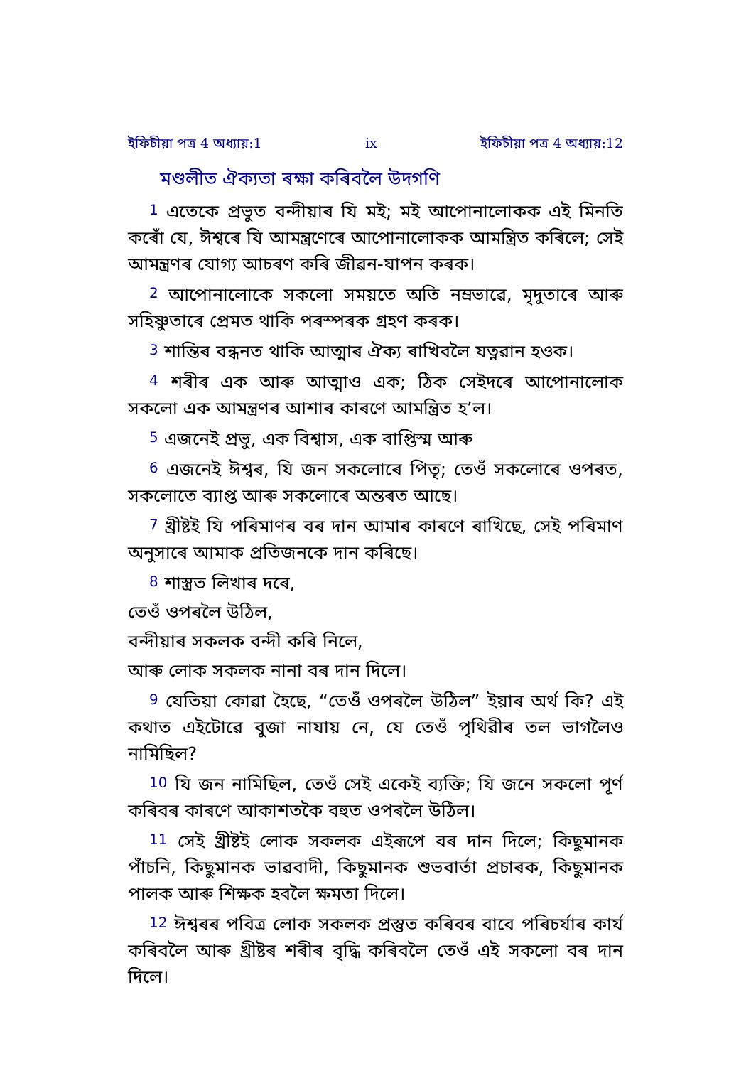ইফিচীয়া পত্ৰ 4 অধ্যায়:1 ix ইফিচীয়া পত্ৰ 4 অধ্যায়:12
মণ্ডলীত ঐক্যতা ৰক্ষা কৰিবলৈ উদগণি
<sup>1</sup> এতেকে প্ৰভুত বন্দীয়াৰ যি মই; মই আপোনালোকক এই মিনতি কৰোঁ যে, ঈশ্বৰে যি আমন্ত্ৰণেৰে আপোনালোকক আমন্ত্ৰিত কৰিলে; সেই আমন্ত্ৰণৰ যোগ্য আচৰণ কৰি জীৱন-যাপন কৰক।
<sup>2</sup> আপোনালোকে সকলো সময়তে অতি নম্ৰভাৱে, মৃদুতাৰে আৰু সহিষ্ণুতাৰে প্ৰেমত থাকি পৰস্পৰক গ্ৰহণ কৰক।
<sup>3</sup> শান্তিৰ বন্ধনত থাকি আত্মাৰ ঐক্য ৰাখিবলৈ যত্নৱান হওক।
<sup>4</sup> শৰীৰ এক আৰু আত্মাও এক; ঠিক সেইদৰে আপোনালোক সকলো এক আমন্ত্ৰণৰ আশাৰ কাৰণে আমন্ত্ৰিত হ’ল।
<sup>5</sup> এজনেই প্ৰভু, এক বিশ্বাস, এক বাপ্তিস্ম আৰু
<sup>6</sup> এজনেই ঈশ্বৰ, যি জন সকলোৰে পিতৃ; তেওঁ সকলোৰে ওপৰত, সকলোতে ব্যাপ্ত আৰু সকলোৰে অন্তৰত আছে।
<sup>7</sup> খ্ৰীষ্টই যি পৰিমাণৰ বৰ দান আমাৰ কাৰণে ৰাখিছে, সেই পৰিমাণ অনুসাৰে আমাক প্ৰতিজনকে দান কৰিছে।
<sup>8</sup> শাস্ত্ৰত লিখাৰ দৰে,
তেওঁ ওপৰলৈ উঠিল,
বন্দীয়াৰ সকলক বন্দী কৰি নিলে,
আৰু লোক সকলক নানা বৰ দান দিলে।
<sup>9</sup> যেতিয়া কোৱা হৈছে, “তেওঁ ওপৰলৈ উঠিল” ইয়াৰ অৰ্থ কি? এই কথাত এইটোৱে বুজা নাযায় নে, যে তেওঁ পৃথিৱীৰ তল ভাগলৈও নামিছিল?
<sup>10</sup> যি জন নামিছিল, তেওঁ সেই একেই ব্যক্তি; যি জনে সকলো পূৰ্ণ কৰিবৰ কাৰণে আকাশতকৈ বহুত ওপৰলৈ উঠিল।
<sup>11</sup> সেই খ্ৰীষ্টই লোক সকলক এইৰূপে বৰ দান দিলে; কিছুমানক পাঁচনি, কিছুমানক ভাৱবাদী, কিছুমানক শুভবাৰ্তা প্ৰচাৰক, কিছুমানক পালক আৰু শিক্ষক হবলৈ ক্ষমতা দিলে।
<sup>12</sup> ঈশ্বৰৰ পবিত্ৰ লোক সকলক প্ৰস্তুত কৰিবৰ বাবে পৰিচৰ্যাৰ কাৰ্য কৰিবলৈ আৰু খ্ৰীষ্টৰ শৰীৰ বৃদ্ধি কৰিবলৈ তেওঁ এই সকলো বৰ দান দিলে।